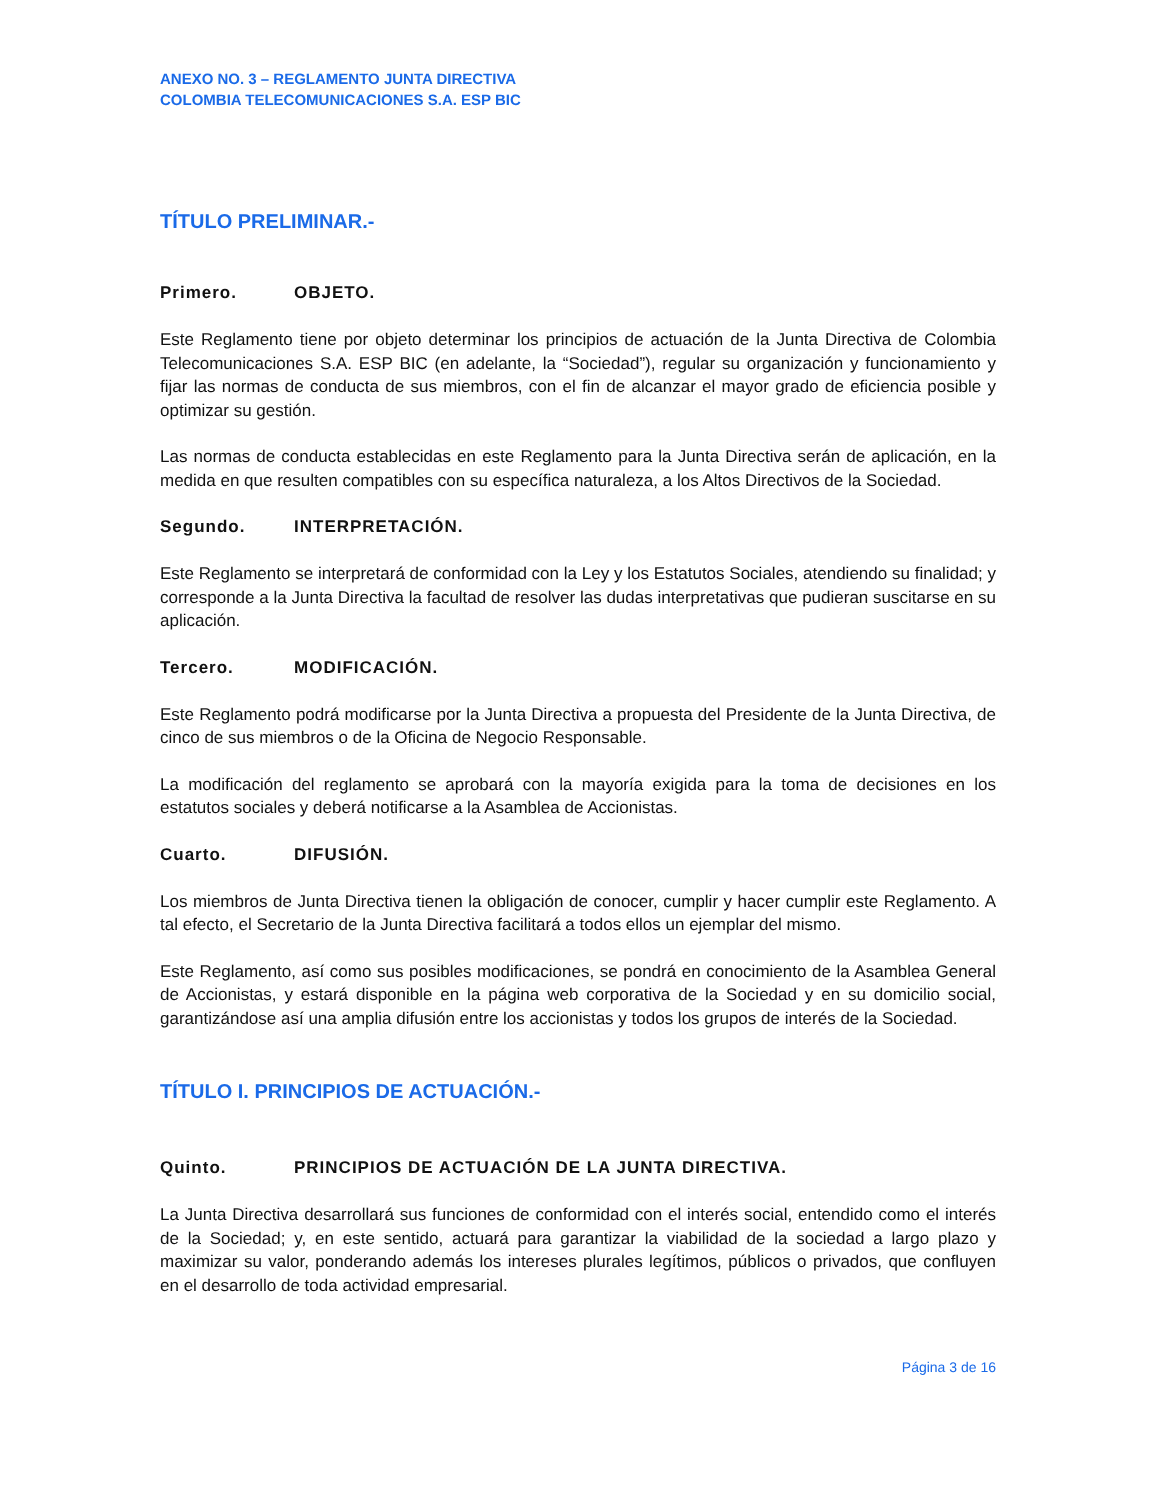ANEXO NO. 3 – REGLAMENTO JUNTA DIRECTIVA
COLOMBIA TELECOMUNICACIONES S.A. ESP BIC
TÍTULO PRELIMINAR.-
Primero. OBJETO.
Este Reglamento tiene por objeto determinar los principios de actuación de la Junta Directiva de Colombia Telecomunicaciones S.A. ESP BIC (en adelante, la “Sociedad”), regular su organización y funcionamiento y fijar las normas de conducta de sus miembros, con el fin de alcanzar el mayor grado de eficiencia posible y optimizar su gestión.
Las normas de conducta establecidas en este Reglamento para la Junta Directiva serán de aplicación, en la medida en que resulten compatibles con su específica naturaleza, a los Altos Directivos de la Sociedad.
Segundo. INTERPRETACIÓN.
Este Reglamento se interpretará de conformidad con la Ley y los Estatutos Sociales, atendiendo su finalidad; y corresponde a la Junta Directiva la facultad de resolver las dudas interpretativas que pudieran suscitarse en su aplicación.
Tercero. MODIFICACIÓN.
Este Reglamento podrá modificarse por la Junta Directiva a propuesta del Presidente de la Junta Directiva, de cinco de sus miembros o de la Oficina de Negocio Responsable.
La modificación del reglamento se aprobará con la mayoría exigida para la toma de decisiones en los estatutos sociales y deberá notificarse a la Asamblea de Accionistas.
Cuarto. DIFUSIÓN.
Los miembros de Junta Directiva tienen la obligación de conocer, cumplir y hacer cumplir este Reglamento. A tal efecto, el Secretario de la Junta Directiva facilitará a todos ellos un ejemplar del mismo.
Este Reglamento, así como sus posibles modificaciones, se pondrá en conocimiento de la Asamblea General de Accionistas, y estará disponible en la página web corporativa de la Sociedad y en su domicilio social, garantizándose así una amplia difusión entre los accionistas y todos los grupos de interés de la Sociedad.
TÍTULO I. PRINCIPIOS DE ACTUACIÓN.-
Quinto. PRINCIPIOS DE ACTUACIÓN DE LA JUNTA DIRECTIVA.
La Junta Directiva desarrollará sus funciones de conformidad con el interés social, entendido como el interés de la Sociedad; y, en este sentido, actuará para garantizar la viabilidad de la sociedad a largo plazo y maximizar su valor, ponderando además los intereses plurales legítimos, públicos o privados, que confluyen en el desarrollo de toda actividad empresarial.
Página 3 de 16